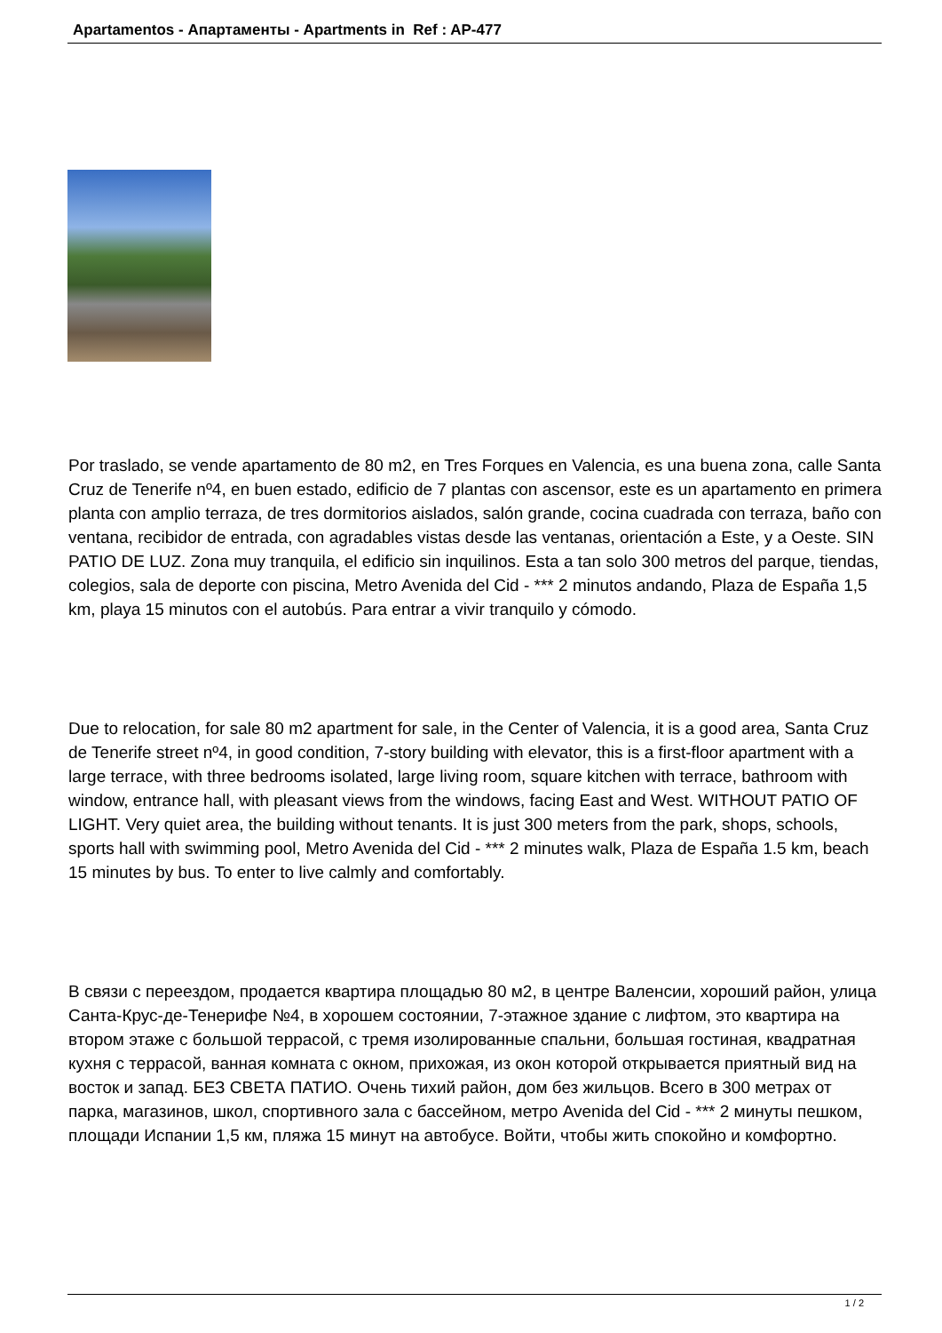Apartamentos - Апартаменты - Apartments in Ref : AP-477
Por traslado, se vende apartamento de 80 m2, en Tres Forques en Valencia, es una buena zona, calle Santa Cruz de Tenerife nº4, en buen estado, edificio de 7 plantas con ascensor, este es un apartamento en primera planta con amplio terraza, de tres dormitorios aislados, salón grande, cocina cuadrada con terraza, baño con ventana, recibidor de entrada, con agradables vistas desde las ventanas, orientación a Este, y a Oeste. SIN PATIO DE LUZ. Zona muy tranquila, el edificio sin inquilinos. Esta a tan solo 300 metros del parque, tiendas, colegios, sala de deporte con piscina, Metro Avenida del Cid - *** 2 minutos andando, Plaza de España 1,5 km, playa 15 minutos con el autobús. Para entrar a vivir tranquilo y cómodo.
Due to relocation, for sale 80 m2 apartment for sale, in the Center of Valencia, it is a good area, Santa Cruz de Tenerife street nº4, in good condition, 7-story building with elevator, this is a first-floor apartment with a large terrace, with three bedrooms isolated, large living room, square kitchen with terrace, bathroom with window, entrance hall, with pleasant views from the windows, facing East and West. WITHOUT PATIO OF LIGHT. Very quiet area, the building without tenants. It is just 300 meters from the park, shops, schools, sports hall with swimming pool, Metro Avenida del Cid - *** 2 minutes walk, Plaza de España 1.5 km, beach 15 minutes by bus. To enter to live calmly and comfortably.
В связи с переездом, продается квартира площадью 80 м2, в центре Валенсии, хороший район, улица Санта-Крус-де-Тенерифе №4, в хорошем состоянии, 7-этажное здание с лифтом, это квартира на втором этаже с большой террасой, с тремя изолированные спальни, большая гостиная, квадратная кухня с террасой, ванная комната с окном, прихожая, из окон которой открывается приятный вид на восток и запад. БЕЗ СВЕТА ПАТИО. Очень тихий район, дом без жильцов. Всего в 300 метрах от парка, магазинов, школ, спортивного зала с бассейном, метро Avenida del Cid - *** 2 минуты пешком, площади Испании 1,5 км, пляжа 15 минут на автобусе. Войти, чтобы жить спокойно и комфортно.
1 / 2